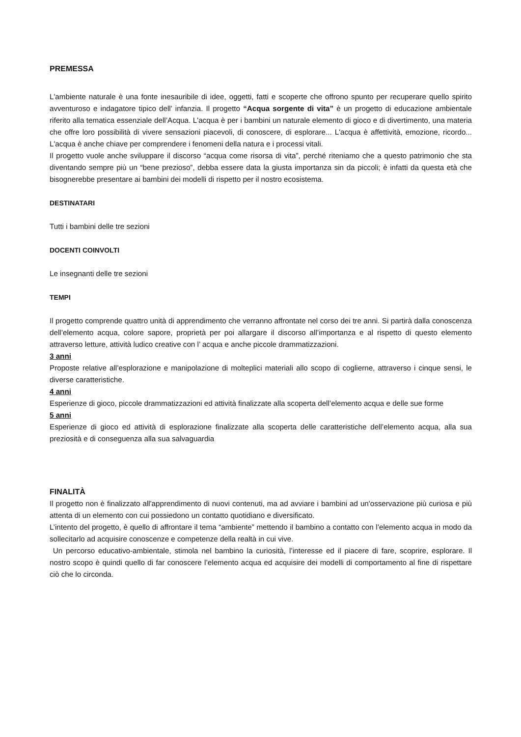PREMESSA
L'ambiente naturale è una fonte inesauribile di idee, oggetti, fatti e scoperte che offrono spunto per recuperare quello spirito avventuroso e indagatore tipico dell' infanzia. Il progetto “Acqua sorgente di vita” è un progetto di educazione ambientale riferito alla tematica essenziale dell’Acqua. L'acqua è per i bambini un naturale elemento di gioco e di divertimento, una materia che offre loro possibilità di vivere sensazioni piacevoli, di conoscere, di esplorare... L'acqua è affettività, emozione, ricordo... L'acqua è anche chiave per comprendere i fenomeni della natura e i processi vitali.
Il progetto vuole anche sviluppare il discorso “acqua come risorsa di vita”, perché riteniamo che a questo patrimonio che sta diventando sempre più un “bene prezioso”, debba essere data la giusta importanza sin da piccoli; è infatti da questa età che bisognerebbe presentare ai bambini dei modelli di rispetto per il nostro ecosistema.
DESTINATARI
Tutti i bambini delle tre sezioni
DOCENTI COINVOLTI
Le insegnanti delle tre sezioni
TEMPI
Il progetto comprende quattro unità di apprendimento che verranno affrontate nel corso dei tre anni. Si partirà dalla conoscenza dell’elemento acqua, colore sapore, proprietà per poi allargare il discorso all’importanza e al rispetto di questo elemento attraverso letture, attività ludico creative con l’ acqua e anche piccole drammatizzazioni.
3 anni
Proposte relative all’esplorazione e manipolazione di molteplici materiali allo scopo di coglierne, attraverso i cinque sensi, le diverse caratteristiche.
4 anni
Esperienze di gioco, piccole drammatizzazioni ed attività finalizzate alla scoperta dell’elemento acqua e delle sue forme
5 anni
Esperienze di gioco ed attività di esplorazione finalizzate alla scoperta delle caratteristiche dell’elemento acqua, alla sua preziosità e di conseguenza alla sua salvaguardia
FINALITÀ
Il progetto non è finalizzato all'apprendimento di nuovi contenuti, ma ad avviare i bambini ad un'osservazione più curiosa e più attenta di un elemento con cui possiedono un contatto quotidiano e diversificato.
L’intento del progetto, è quello di affrontare il tema “ambiente” mettendo il bambino a contatto con l’elemento acqua in modo da sollecitarlo ad acquisire conoscenze e competenze della realtà in cui vive.
Un percorso educativo-ambientale, stimola nel bambino la curiosità, l’interesse ed il piacere di fare, scoprire, esplorare. Il nostro scopo è quindi quello di far conoscere l’elemento acqua ed acquisire dei modelli di comportamento al fine di rispettare ciò che lo circonda.